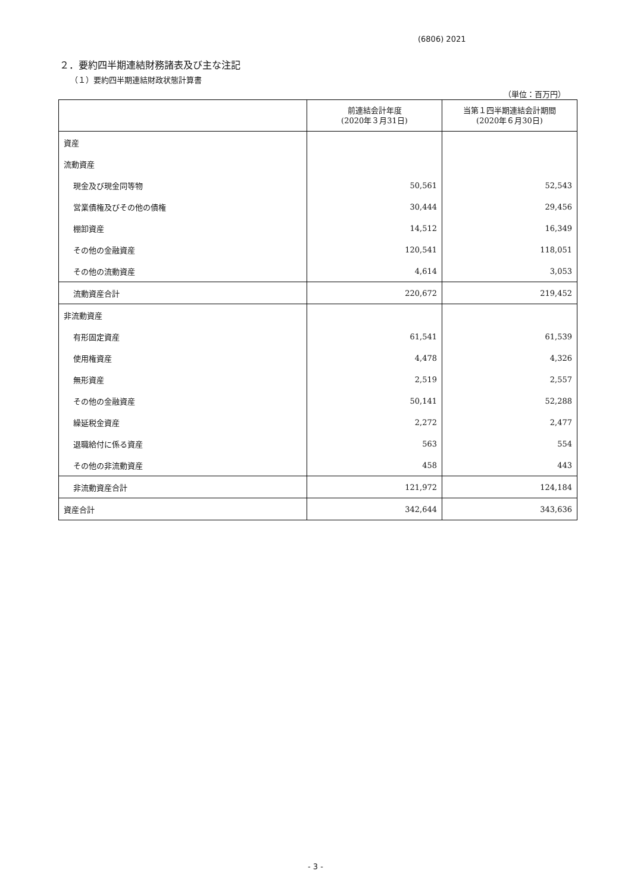(6806) 2021
２．要約四半期連結財務諸表及び主な注記
（１）要約四半期連結財政状態計算書
（単位：百万円）
| | 前連結会計年度 (2020年３月31日) | 当第１四半期連結会計期間 (2020年６月30日) |
| --- | --- | --- |
| 資産 | | |
| 流動資産 | | |
| 現金及び現金同等物 | 50,561 | 52,543 |
| 営業債権及びその他の債権 | 30,444 | 29,456 |
| 棚卸資産 | 14,512 | 16,349 |
| その他の金融資産 | 120,541 | 118,051 |
| その他の流動資産 | 4,614 | 3,053 |
| 流動資産合計 | 220,672 | 219,452 |
| 非流動資産 | | |
| 有形固定資産 | 61,541 | 61,539 |
| 使用権資産 | 4,478 | 4,326 |
| 無形資産 | 2,519 | 2,557 |
| その他の金融資産 | 50,141 | 52,288 |
| 繰延税金資産 | 2,272 | 2,477 |
| 退職給付に係る資産 | 563 | 554 |
| その他の非流動資産 | 458 | 443 |
| 非流動資産合計 | 121,972 | 124,184 |
| 資産合計 | 342,644 | 343,636 |
- 3 -